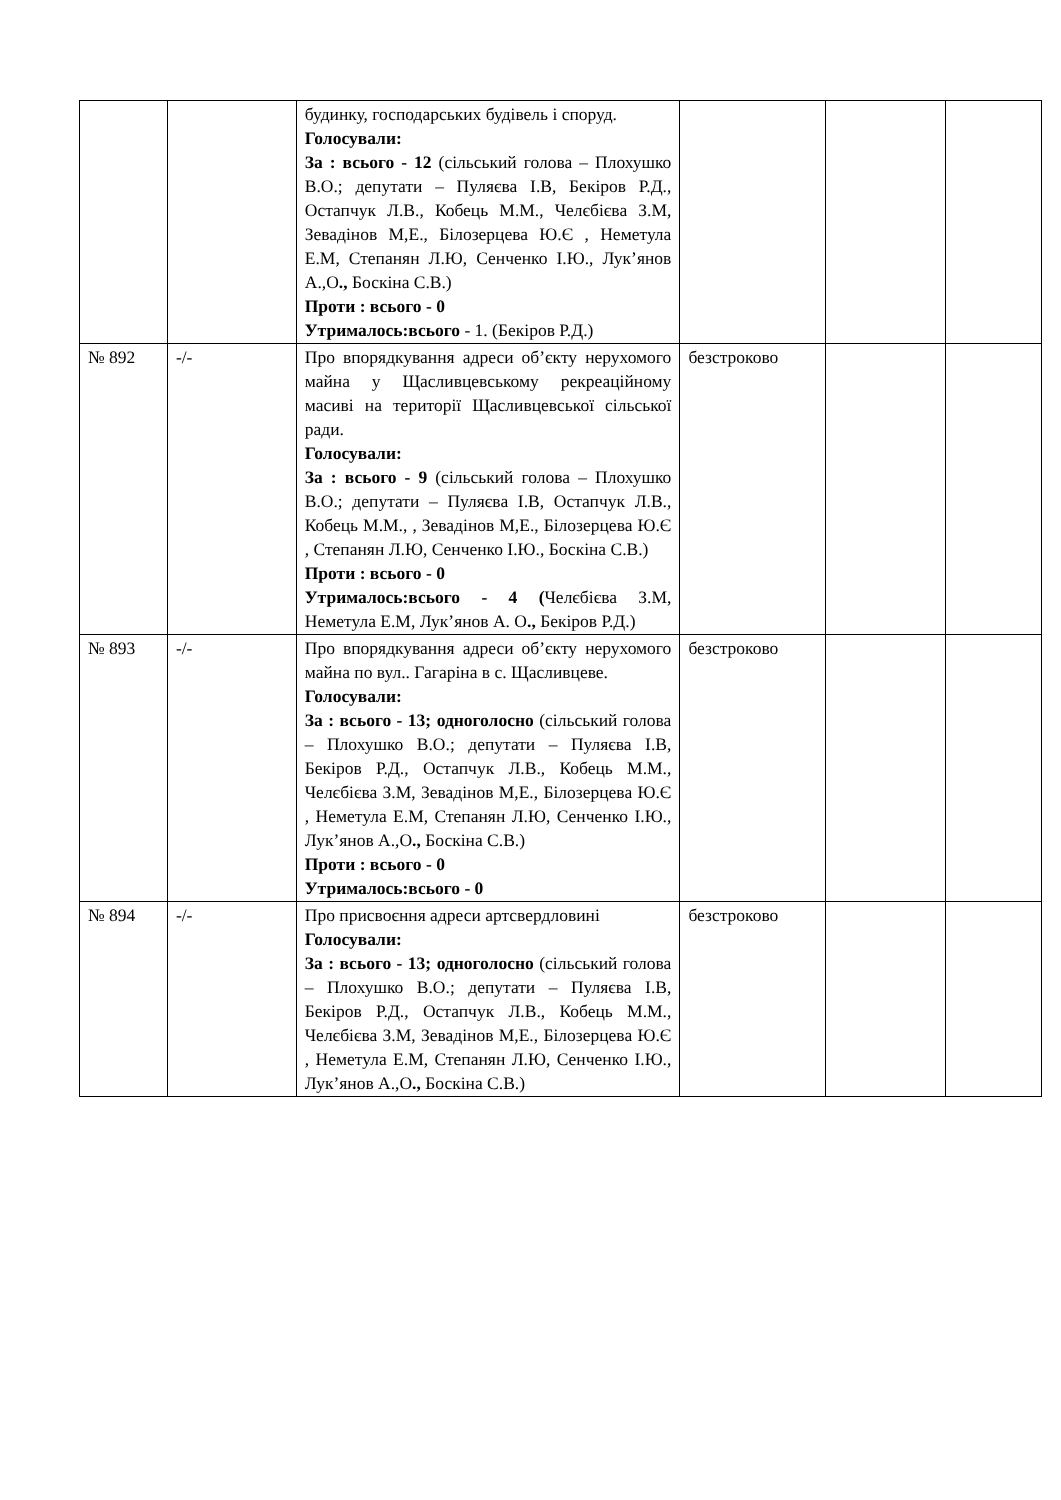| | | будинку, господарських будівель і споруд. Голосували: За : всього - 12 (сільський голова – Плохушко В.О.; депутати – Пуляєва І.В, Бекіров Р.Д., Остапчук Л.В., Кобець М.М., Челєбієва З.М, Зевадінов М,Е., Білозерцева Ю.Є , Неметула Е.М, Степанян Л.Ю, Сенченко І.Ю., Лук’янов А.,О ., Боскіна С.В.) Проти : всього - 0 Утрималось:всього - 1. (Бекіров Р.Д.) | | | |
| № 892 | -/- | Про впорядкування адреси об’єкту нерухомого майна у Щасливцевському рекреаційному масиві на території Щасливцевської сільської ради. Голосували: За : всього - 9 (сільський голова – Плохушко В.О.; депутати – Пуляєва І.В, Остапчук Л.В., Кобець М.М., , Зевадінов М,Е., Білозерцева Ю.Є , Степанян Л.Ю, Сенченко І.Ю., Боскіна С.В.) Проти : всього - 0 Утрималось:всього - 4 ( Челєбієва З.М, Неметула Е.М, Лук’янов А. О ., Бекіров Р.Д.) | безстроково | | |
| № 893 | -/- | Про впорядкування адреси об’єкту нерухомого майна по вул.. Гагаріна в с. Щасливцеве. Голосували: За : всього - 13; одноголосно (сільський голова – Плохушко В.О.; депутати – Пуляєва І.В, Бекіров Р.Д., Остапчук Л.В., Кобець М.М., Челєбієва З.М, Зевадінов М,Е., Білозерцева Ю.Є , Неметула Е.М, Степанян Л.Ю, Сенченко І.Ю., Лук’янов А.,О ., Боскіна С.В.) Проти : всього - 0 Утрималось:всього - 0 | безстроково | | |
| № 894 | -/- | Про присвоєння адреси артсвердловині Голосували: За : всього - 13; одноголосно (сільський голова – Плохушко В.О.; депутати – Пуляєва І.В, Бекіров Р.Д., Остапчук Л.В., Кобець М.М., Челєбієва З.М, Зевадінов М,Е., Білозерцева Ю.Є , Неметула Е.М, Степанян Л.Ю, Сенченко І.Ю., Лук’янов А.,О ., Боскіна С.В.) | безстроково | | |